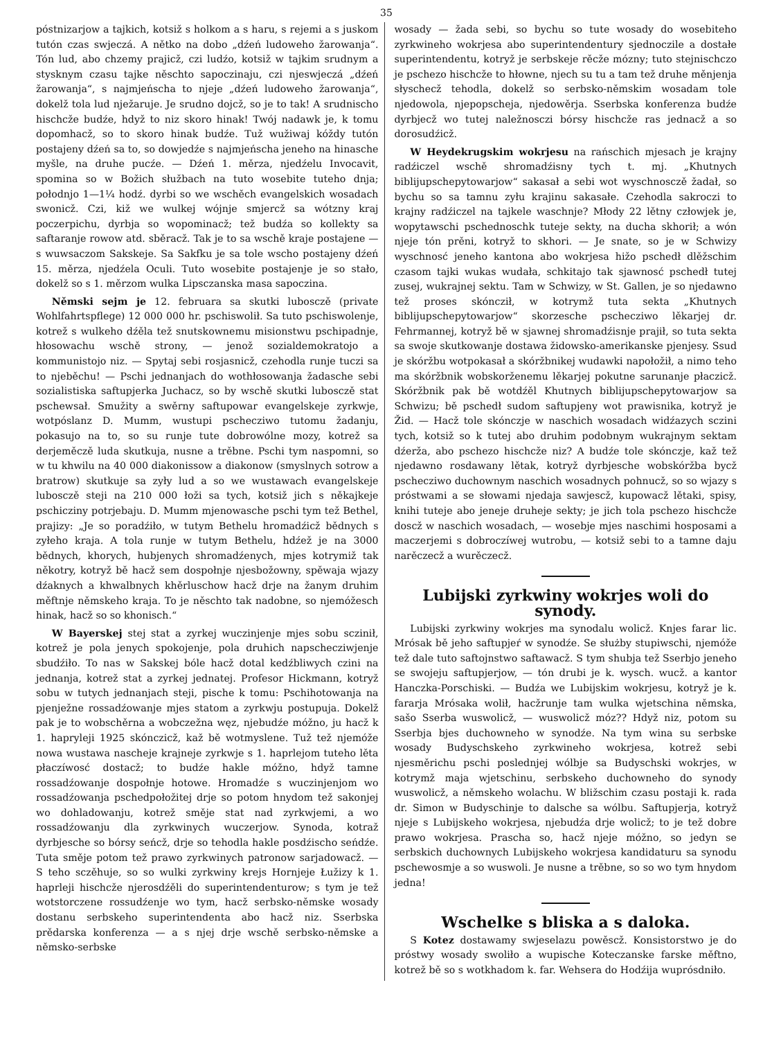35
póstnizarjow a tajkich, kotsiž s holkom a s haru, s rejemi a s juskom tutón czas swjeczá. A nětko na dobo „dźeń ludoweho žarowanja“. Tón lud, abo chzemy prajicž, czi ludźo, kotsiž w tajkim srudnym a stysknym czasu tajke něschto sapoczinaju, czi njeswjeczá „dźeń žarowanja“, s najmjeńscha to njeje „dźeń ludoweho žarowanja“, dokelž tola lud nježaruje. Je srudno dojcž, so je to tak! A srudnischo hischcže budźe, hdyž to niz skoro hinak! Twój nadawk je, k tomu dopomhacž, so to skoro hinak budźe. Tuž wužiwaj kóždy tutón postajeny dźeń sa to, so dowjedźe s najmjeńscha jeneho na hinasche myšle, na druhe pucźe. — Dźeń 1. měrza, njedźelu Invocavit, spomina so w Božich słužbach na tuto wosebite tuteho dnja; połodnjo 1—1¼ hodź. dyrbi so we wschěch evangelskich wosadach swonicž. Czi, kiž we wulkej wójnje smjercž sa wótzny kraj poczerpichu, dyrbja so wopominacž; tež budźa so kollekty sa saftaranje rowow atd. sběracž. Tak je to sa wschě kraje postajene — s wuwsaczom Sakskeje. Sa Sakfku je sa tole wscho postajeny dźeń 15. měrza, njedźela Oculi. Tuto wosebite postajenje je so stało, dokelž so s 1. měrzom wulka Lipsczanska masa sapoczina.
Němski sejm je 12. februara sa skutki lubosczě (private Wohlfahrtspflege) 12 000 000 hr. pschiswolił. Sa tuto pschiswolenje, kotrež s wulkeho dźěla tež snutskownemu misionstwu pschipadnje, hłosowachu wschě strony, — jenož sozialdemokratojo a kommunistojo niz. — Spytaj sebi rosjasnicž, czehodla runje tuczi sa to njeběchu! — Pschi jednanjach do wothłosowanja žadasche sebi sozialistiska saftupjerka Juchacz, so by wschě skutki lubosczě stat pschewsał. Smužity a swěrny saftupowar evangelskeje zyrkwje, wotpóslanz D. Mumm, wustupi pschecziwo tutomu žadanju, pokasujo na to, so su runje tute dobrowólne mozy, kotrež sa derjeměczě luda skutkuja, nusne a trěbne. Pschi tym naspomni, so w tu khwilu na 40 000 diakonissow a diakonow (smyslnych sotrow a bratrow) skutkuje sa zyły lud a so we wustawach evangelskeje lubosczě steji na 210 000 łoži sa tych, kotsiž jich s někajkeje pschicziny potrjebaju. D. Mumm mjenowasche pschi tym tež Bethel, prajizy: „Je so poradźiło, w tutym Bethelu hromadźicž bědnych s zyłeho kraja. A tola runje w tutym Bethelu, hdźež je na 3000 bědnych, khorych, hubjenych shromadźenych, mjes kotrymiž tak někotry, kotryž bě hacž sem dospołnje njesbožowny, spěwaja wjazy dźaknych a khwalbnych khěrluschow hacž drje na žanym druhim měftnje němskeho kraja. To je něschto tak nadobne, so njemóžesch hinak, hacž so so khonisch.“
W Bayerskej stej stat a zyrkej wuczinjenje mjes sobu sczinił, kotrež je pola jenych spokojenje, pola druhich napschecziwjenje sbudźiło. To nas w Sakskej bóle hacž dotal kedźbliwych czini na jednanja, kotrež stat a zyrkej jednatej. Profesor Hickmann, kotryž sobu w tutych jednanjach steji, pische k tomu: Pschihotowanja na pjenježne rossadźowanje mjes statom a zyrkwju postupuja. Dokelž pak je to wobschěrna a wobczežna węz, njebudźe móžno, ju hacž k 1. hapryleji 1925 skónczicž, kaž bě wotmyslene. Tuž tež njemóže nowa wustawa nascheje krajneje zyrkwje s 1. haprlejom tuteho lěta płaczíwosć dostacž; to budźe hakle móžno, hdyž tamne rossadźowanje dospołnje hotowe. Hromadźe s wuczinjenjom wo rossadźowanja pschedpołožitej drje so potom hnydom tež sakonjej wo dohladowanju, kotrež směje stat nad zyrkwjemi, a wo rossadźowanju dla zyrkwinych wuczerjow. Synoda, kotraž dyrbjesche so bórsy seńcž, drje so tehodla hakle posdźischo seńdźe. Tuta směje potom tež prawo zyrkwinych patronow sarjadowacž. — S teho sczěhuje, so so wulki zyrkwiny krejs Hornjeje Łužizy k 1. haprleji hischcže njerosdźěli do superintendenturow; s tym je tež wotstorczene rossudźenje wo tym, hacž serbsko-němske wosady dostanu serbskeho superintendenta abo hacž niz. Sserbska prědarska konferenza — a s njej drje wschě serbsko-němske a němsko-serbske
wosady — žada sebi, so bychu so tute wosady do wosebiteho zyrkwineho wokrjesa abo superintendentury sjednoczile a dostałe superintendentu, kotryž je serbskeje rěcže mózny; tuto stejnischczo je pschezo hischcže to hłowne, njech su tu a tam tež druhe měnjenja słyschecž tehodla, dokelž so serbsko-němskim wosadam tole njedowola, njepopscheja, njedowěrja. Sserbska konferenza budźe dyrbjecž wo tutej naležnosczi bórsy hischcže ras jednacž a so dorosudźicž.
W Heydekrugskim wokrjesu na rańschich mjesach je krajny radźiczel wschě shromadźisny tych t. mj. „Khutnych biblijupschepytowarjow“ sakasał a sebi wot wyschnosczě žadał, so bychu so sa tamnu zyłu krajinu sakasałe. Czehodla sakroczi to krajny radźiczel na tajkele waschnje? Młody 22 lětny człowjek je, wopytawschi pschednoschk tuteje sekty, na ducha skhorił; a wón njeje tón prěni, kotryž to skhori. — Je snate, so je w Schwizy wyschnosć jeneho kantona abo wokrjesa hižo pschedł dlěžschim czasom tajki wukas wudała, schkitajo tak sjawnosć pschedł tutej zusej, wukrajnej sektu. Tam w Schwizy, w St. Gallen, je so njedawno tež proses skóncził, w kotrymž tuta sekta „Khutnych biblijupschepytowarjow“ skorzesche pschecziwo lěkarjej dr. Fehrmannej, kotryž bě w sjawnej shromadźisnje prajił, so tuta sekta sa swoje skutkowanje dostawa židowsko-amerikanske pjenjesy. Ssud je skóržbu wotpokasał a skóržbnikej wudawki napołožił, a nimo teho ma skóržbnik wobskorženemu lěkarjej pokutne sarunanje płaczicž. Skóržbnik pak bě wotdźěl Khutnych biblijupschepytowarjow sa Schwizu; bě pschedł sudom saftupjeny wot prawisnika, kotryž je Žid. — Hacž tole skónczje w naschich wosadach widźazych sczini tych, kotsiž so k tutej abo druhim podobnym wukrajnym sektam dźerža, abo pschezo hischcže niz? A budźe tole skónczje, kaž tež njedawno rosdawany lětak, kotryž dyrbjesche wobskóržba bycž pschecziwo duchownym naschich wosadnych pohnucž, so so wjazy s próstwami a se słowami njedaja sawjescž, kupowacž lětaki, spisy, knihi tuteje abo jeneje druheje sekty; je jich tola pschezo hischcže doscž w naschich wosadach, — wosebje mjes naschimi hosposami a maczerjemi s dobroczíwej wutrobu, — kotsiž sebi to a tamne daju narěczecž a wurěczecž.
Lubijski zyrkwiny wokrjes woli do synody.
Lubijski zyrkwiny wokrjes ma synodalu wolicž. Knjes farar lic. Mrósak bě jeho saftupjeŕ w synodźe. Se służby stupiwschi, njemóže tež dale tuto saftojnstwo saftawacž. S tym shubja tež Sserbjo jeneho se swojeju saftupjerjow, — tón drubi je k. wysch. wucž. a kantor Hanczka-Porschiski. — Budźa we Lubijskim wokrjesu, kotryž je k. fararja Mrósaka wolił, hacžrunje tam wulka wjetschina němska, sašo Sserba wuswolicž, — wuswolicž móz?? Hdyž niz, potom su Sserbja bjes duchowneho w synodźe. Na tym wina su serbske wosady Budyschskeho zyrkwineho wokrjesa, kotrež sebi njesměrichu pschi poslednjej wólbje sa Budyschski wokrjes, w kotrymž maja wjetschinu, serbskeho duchowneho do synody wuswolicž, a němskeho wolachu. W bližschim czasu postaji k. rada dr. Simon w Budyschinje to dalsche sa wólbu. Saftupjerja, kotryž njeje s Lubijskeho wokrjesa, njebudźa drje wolicž; to je tež dobre prawo wokrjesa. Prascha so, hacž njeje móžno, so jedyn se serbskich duchownych Lubijskeho wokrjesa kandidaturu sa synodu pschewosmje a so wuswoli. Je nusne a trěbne, so so wo tym hnydom jedna!
Wschelke s bliska a s daloka.
S Kotez dostawamy swjeselazu powěscž. Konsistorstwo je do próstwy wosady swoliło a wupische Koteczanske farske měftno, kotrež bě so s wotkhadom k. far. Wehsera do Hodźija wuprósdniło.